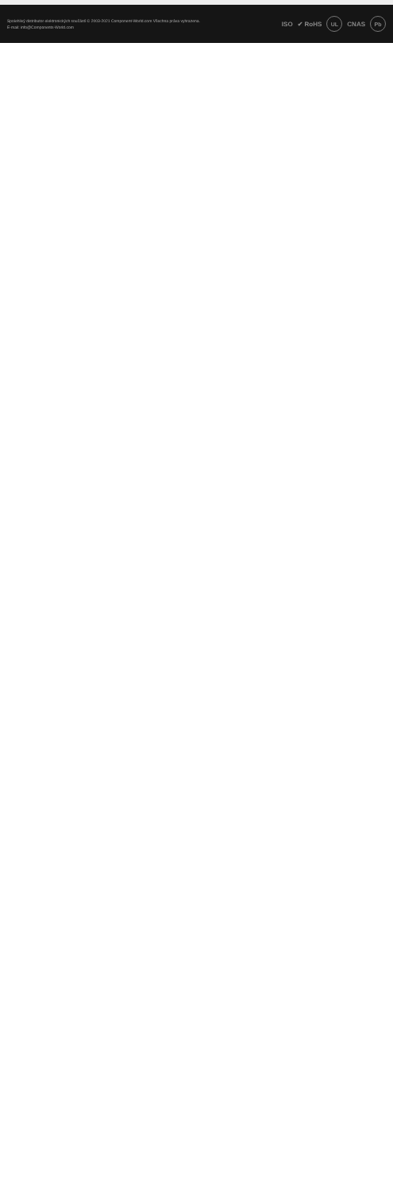Spolehlivý distributor elektronických součástí © 2003-2021 Component-World.com Všechna práva vyhrazena.
E-mail: info@Components-World.com
ISO ✔ RoHS UL CNAS Pb